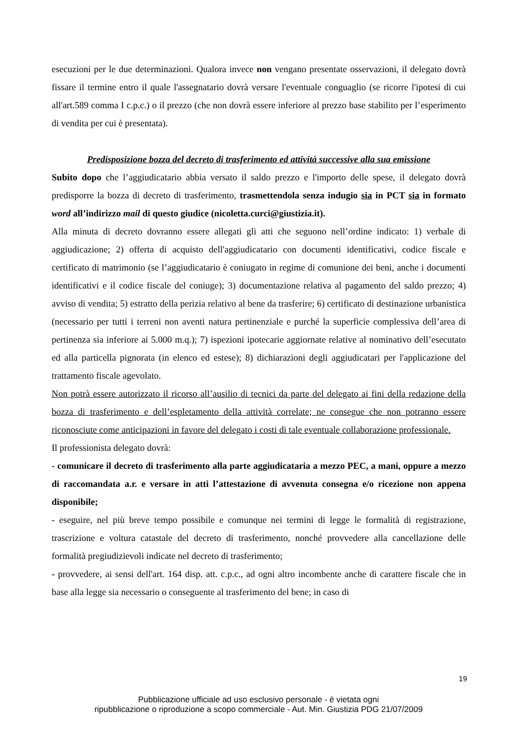esecuzioni per le due determinazioni. Qualora invece non vengano presentate osservazioni, il delegato dovrà fissare il termine entro il quale l'assegnatario dovrà versare l'eventuale conguaglio (se ricorre l'ipotesi di cui all'art.589 comma I c.p.c.) o il prezzo (che non dovrà essere inferiore al prezzo base stabilito per l’esperimento di vendita per cui è presentata).
Predisposizione bozza del decreto di trasferimento ed attività successive alla sua emissione
Subito dopo che l’aggiudicatario abbia versato il saldo prezzo e l'importo delle spese, il delegato dovrà predisporre la bozza di decreto di trasferimento, trasmettendola senza indugio sia in PCT sia in formato word all’indirizzo mail di questo giudice (nicoletta.curci@giustizia.it).
Alla minuta di decreto dovranno essere allegati gli atti che seguono nell’ordine indicato: 1) verbale di aggiudicazione; 2) offerta di acquisto dell'aggiudicatario con documenti identificativi, codice fiscale e certificato di matrimonio (se l’aggiudicatario è coniugato in regime di comunione dei beni, anche i documenti identificativi e il codice fiscale del coniuge); 3) documentazione relativa al pagamento del saldo prezzo; 4) avviso di vendita; 5) estratto della perizia relativo al bene da trasferire; 6) certificato di destinazione urbanistica (necessario per tutti i terreni non aventi natura pertinenziale e purché la superficie complessiva dell’area di pertinenza sia inferiore ai 5.000 m.q.); 7) ispezioni ipotecarie aggiornate relative al nominativo dell’esecutato ed alla particella pignorata (in elenco ed estese); 8) dichiarazioni degli aggiudicatari per l'applicazione del trattamento fiscale agevolato.
Non potrà essere autorizzato il ricorso all’ausilio di tecnici da parte del delegato ai fini della redazione della bozza di trasferimento e dell’espletamento della attività correlate; ne consegue che non potranno essere riconosciute come anticipazioni in favore del delegato i costi di tale eventuale collaborazione professionale.
Il professionista delegato dovrà:
- comunicare il decreto di trasferimento alla parte aggiudicataria a mezzo PEC, a mani, oppure a mezzo di raccomandata a.r. e versare in atti l’attestazione di avvenuta consegna e/o ricezione non appena disponibile;
- eseguire, nel più breve tempo possibile e comunque nei termini di legge le formalità di registrazione, trascrizione e voltura catastale del decreto di trasferimento, nonché provvedere alla cancellazione delle formalità pregiudizievoli indicate nel decreto di trasferimento;
- provvedere, ai sensi dell'art. 164 disp. att. c.p.c., ad ogni altro incombente anche di carattere fiscale che in base alla legge sia necessario o conseguente al trasferimento del bene; in caso di
19
Pubblicazione ufficiale ad uso esclusivo personale - è vietata ogni
ripubblicazione o riproduzione a scopo commerciale - Aut. Min. Giustizia PDG 21/07/2009